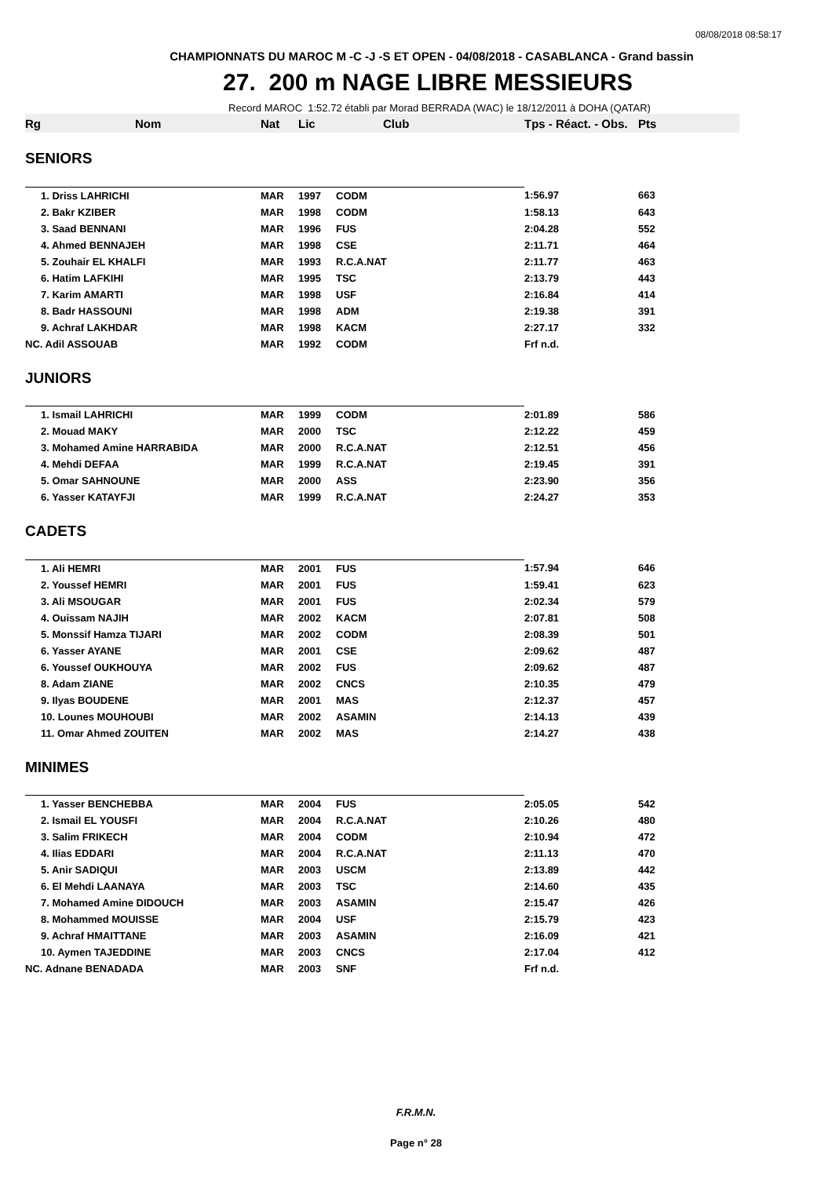08/08/2018 08:58:17
CHAMPIONNATS DU MAROC M -C -J -S ET OPEN - 04/08/2018 - CASABLANCA - Grand bassin
27. 200 m NAGE LIBRE MESSIEURS
Record MAROC 1:52.72 établi par Morad BERRADA (WAC) le 18/12/2011 à DOHA (QATAR)
| Rg | Nom | Nat | Lic | Club | Tps - Réact. - Obs. | Pts |
| --- | --- | --- | --- | --- | --- | --- |
| SENIORS | | | | | | |
| | 1. Driss LAHRICHI | MAR | 1997 | CODM | 1:56.97 | 663 |
| | 2. Bakr KZIBER | MAR | 1998 | CODM | 1:58.13 | 643 |
| | 3. Saad BENNANI | MAR | 1996 | FUS | 2:04.28 | 552 |
| | 4. Ahmed BENNAJEH | MAR | 1998 | CSE | 2:11.71 | 464 |
| | 5. Zouhair EL KHALFI | MAR | 1993 | R.C.A.NAT | 2:11.77 | 463 |
| | 6. Hatim LAFKIHI | MAR | 1995 | TSC | 2:13.79 | 443 |
| | 7. Karim AMARTI | MAR | 1998 | USF | 2:16.84 | 414 |
| | 8. Badr HASSOUNI | MAR | 1998 | ADM | 2:19.38 | 391 |
| | 9. Achraf LAKHDAR | MAR | 1998 | KACM | 2:27.17 | 332 |
| NC. Adil ASSOUAB | | MAR | 1992 | CODM | Frf n.d. | |
| JUNIORS | | | | | | |
| | 1. Ismail LAHRICHI | MAR | 1999 | CODM | 2:01.89 | 586 |
| | 2. Mouad MAKY | MAR | 2000 | TSC | 2:12.22 | 459 |
| | 3. Mohamed Amine HARRABIDA | MAR | 2000 | R.C.A.NAT | 2:12.51 | 456 |
| | 4. Mehdi DEFAA | MAR | 1999 | R.C.A.NAT | 2:19.45 | 391 |
| | 5. Omar SAHNOUNE | MAR | 2000 | ASS | 2:23.90 | 356 |
| | 6. Yasser KATAYFJI | MAR | 1999 | R.C.A.NAT | 2:24.27 | 353 |
| CADETS | | | | | | |
| | 1. Ali HEMRI | MAR | 2001 | FUS | 1:57.94 | 646 |
| | 2. Youssef HEMRI | MAR | 2001 | FUS | 1:59.41 | 623 |
| | 3. Ali MSOUGAR | MAR | 2001 | FUS | 2:02.34 | 579 |
| | 4. Ouissam NAJIH | MAR | 2002 | KACM | 2:07.81 | 508 |
| | 5. Monssif Hamza TIJARI | MAR | 2002 | CODM | 2:08.39 | 501 |
| | 6. Yasser AYANE | MAR | 2001 | CSE | 2:09.62 | 487 |
| | 6. Youssef OUKHOUYA | MAR | 2002 | FUS | 2:09.62 | 487 |
| | 8. Adam ZIANE | MAR | 2002 | CNCS | 2:10.35 | 479 |
| | 9. Ilyas BOUDENE | MAR | 2001 | MAS | 2:12.37 | 457 |
| | 10. Lounes MOUHOUBI | MAR | 2002 | ASAMIN | 2:14.13 | 439 |
| | 11. Omar Ahmed ZOUITEN | MAR | 2002 | MAS | 2:14.27 | 438 |
| MINIMES | | | | | | |
| | 1. Yasser BENCHEBBA | MAR | 2004 | FUS | 2:05.05 | 542 |
| | 2. Ismail EL YOUSFI | MAR | 2004 | R.C.A.NAT | 2:10.26 | 480 |
| | 3. Salim FRIKECH | MAR | 2004 | CODM | 2:10.94 | 472 |
| | 4. Ilias EDDARI | MAR | 2004 | R.C.A.NAT | 2:11.13 | 470 |
| | 5. Anir SADIQUI | MAR | 2003 | USCM | 2:13.89 | 442 |
| | 6. El Mehdi LAANAYA | MAR | 2003 | TSC | 2:14.60 | 435 |
| | 7. Mohamed Amine DIDOUCH | MAR | 2003 | ASAMIN | 2:15.47 | 426 |
| | 8. Mohammed MOUISSE | MAR | 2004 | USF | 2:15.79 | 423 |
| | 9. Achraf HMAITTANE | MAR | 2003 | ASAMIN | 2:16.09 | 421 |
| | 10. Aymen TAJEDDINE | MAR | 2003 | CNCS | 2:17.04 | 412 |
| NC. Adnane BENADADA | | MAR | 2003 | SNF | Frf n.d. | |
F.R.M.N.
Page n° 28